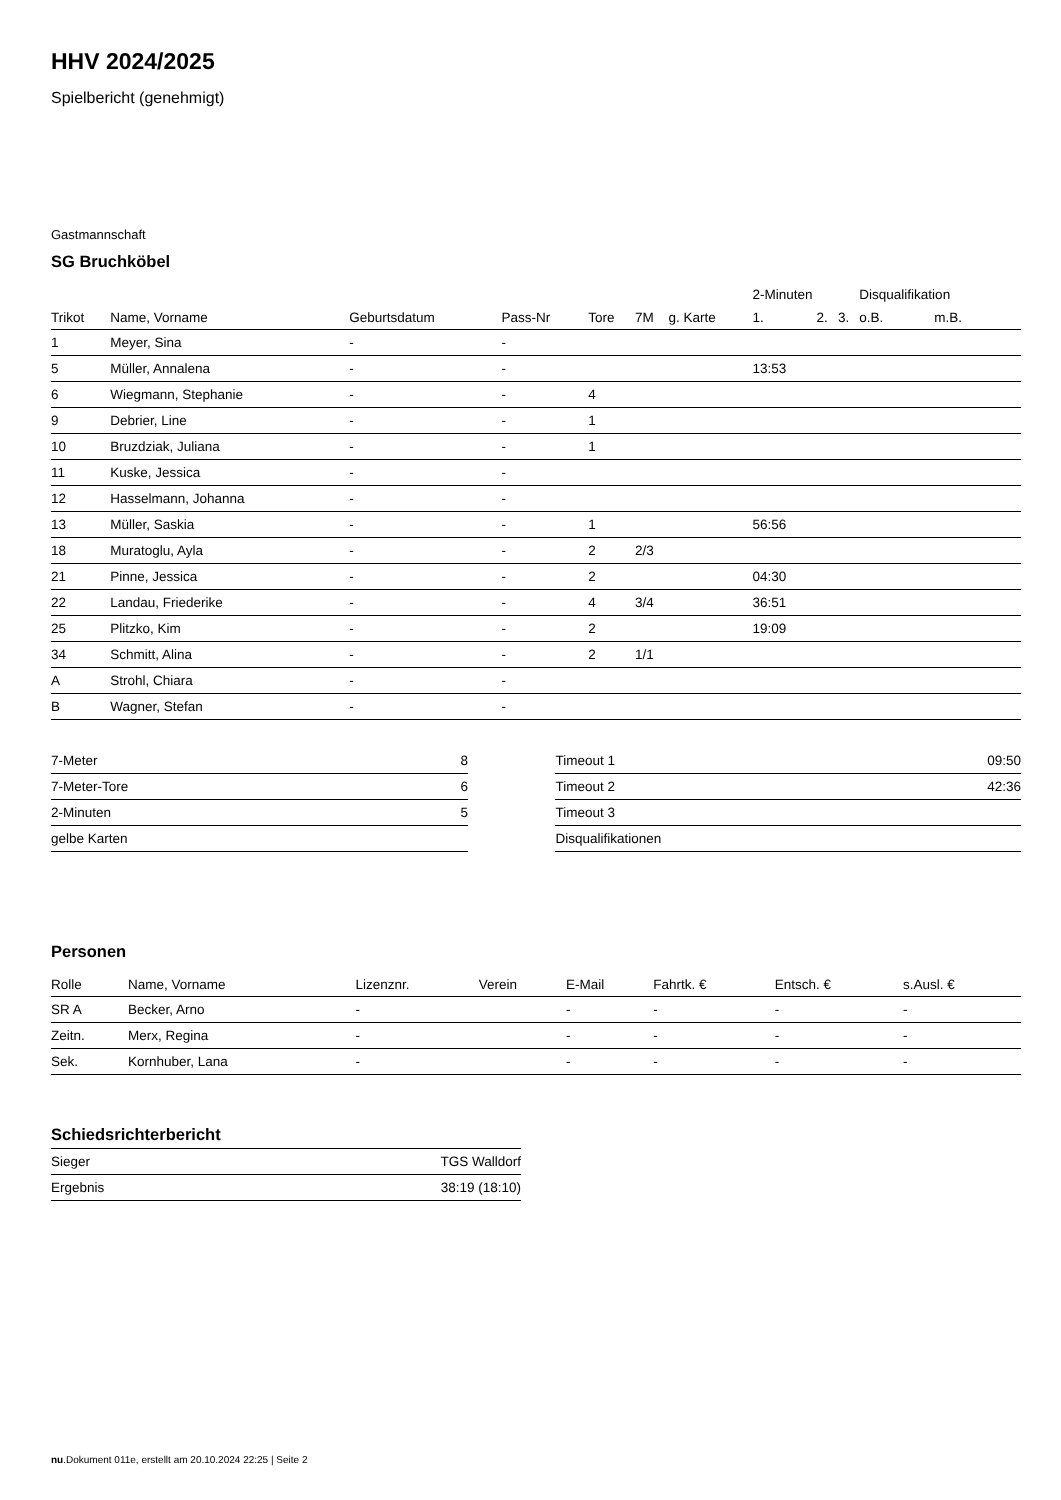HHV 2024/2025
Spielbericht (genehmigt)
Gastmannschaft
SG Bruchköbel
| | | | | | | | 2-Minuten | | | Disqualifikation | |
| --- | --- | --- | --- | --- | --- | --- | --- | --- | --- | --- | --- |
| Trikot | Name, Vorname | Geburtsdatum | Pass-Nr | Tore | 7M | g. Karte | 1. | 2. | 3. | o.B. | m.B. |
| 1 | Meyer, Sina | - | - | | | | | | | | |
| 5 | Müller, Annalena | - | - | | | | 13:53 | | | | |
| 6 | Wiegmann, Stephanie | - | - | 4 | | | | | | | |
| 9 | Debrier, Line | - | - | 1 | | | | | | | |
| 10 | Bruzdziak, Juliana | - | - | 1 | | | | | | | |
| 11 | Kuske, Jessica | - | - | | | | | | | | |
| 12 | Hasselmann, Johanna | - | - | | | | | | | | |
| 13 | Müller, Saskia | - | - | 1 | | | 56:56 | | | | |
| 18 | Muratoglu, Ayla | - | - | 2 | 2/3 | | | | | | |
| 21 | Pinne, Jessica | - | - | 2 | | | 04:30 | | | | |
| 22 | Landau, Friederike | - | - | 4 | 3/4 | | 36:51 | | | | |
| 25 | Plitzko, Kim | - | - | 2 | | | 19:09 | | | | |
| 34 | Schmitt, Alina | - | - | 2 | 1/1 | | | | | | |
| A | Strohl, Chiara | - | - | | | | | | | | |
| B | Wagner, Stefan | - | - | | | | | | | | |
| 7-Meter | 8 |
| 7-Meter-Tore | 6 |
| 2-Minuten | 5 |
| gelbe Karten | |
| Timeout 1 | 09:50 |
| Timeout 2 | 42:36 |
| Timeout 3 | |
| Disqualifikationen | |
Personen
| Rolle | Name, Vorname | Lizenznr. | Verein | E-Mail | Fahrtk. € | Entsch. € | s.Ausl. € |
| --- | --- | --- | --- | --- | --- | --- | --- |
| SR A | Becker, Arno | - | | - | - | - | - |
| Zeitn. | Merx, Regina | - | | - | - | - | - |
| Sek. | Kornhuber, Lana | - | | - | - | - | - |
Schiedsrichterbericht
| Sieger | TGS Walldorf |
| Ergebnis | 38:19 (18:10) |
nu.Dokument 011e, erstellt am 20.10.2024 22:25 | Seite 2